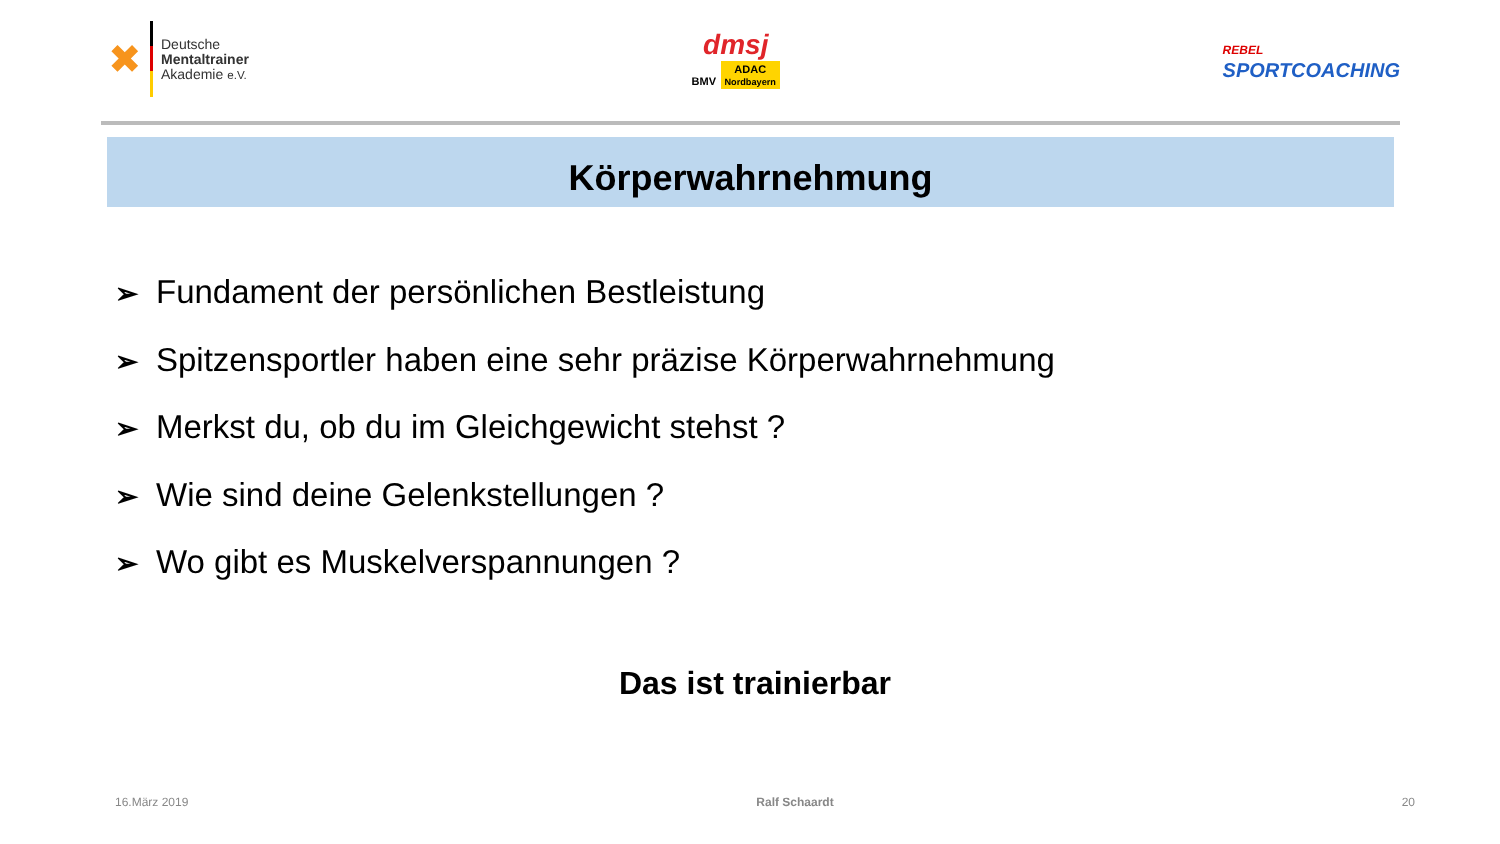✖
Deutsche
Mentaltrainer
Akademie e.V.
dmsj
BMV ADAC
Nordbayern
REBEL
SPORTCOACHING
Körperwahrnehmung
➢ Fundament der persönlichen Bestleistung
➢ Spitzensportler haben eine sehr präzise Körperwahrnehmung
➢ Merkst du, ob du im Gleichgewicht stehst ?
➢ Wie sind deine Gelenkstellungen ?
➢ Wo gibt es Muskelverspannungen ?
Das ist trainierbar
16.März 2019 Ralf Schaardt 20